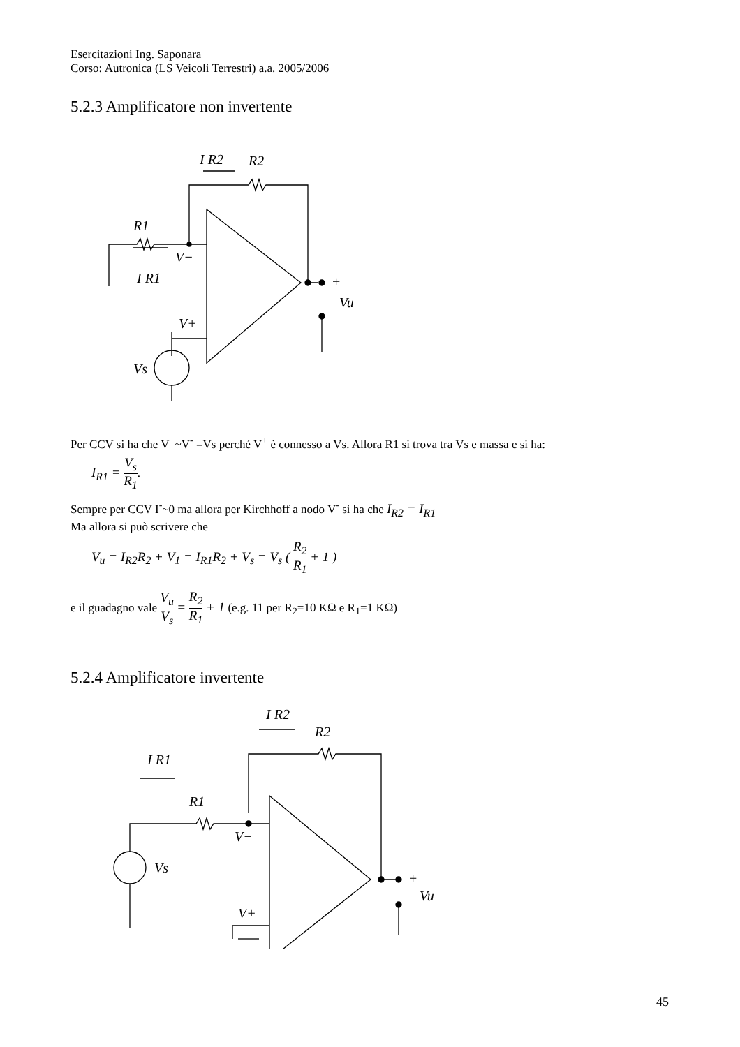Esercitazioni Ing. Saponara
Corso: Autronica (LS Veicoli Terrestri) a.a. 2005/2006
5.2.3 Amplificatore non invertente
I R2
R2
R1
V−
I R1
V+
Vs
+
Vu
Per CCV si ha che V<sup>+</sup>~V<sup>-</sup> =Vs perché V<sup>+</sup> è connesso a Vs. Allora R1 si trova tra Vs e massa e si ha:
I<sub>R1</sub> = V<sub>s</sub> R<sub>1</sub>.
Sempre per CCV I<sup>-</sup>~0 ma allora per Kirchhoff a nodo V<sup>-</sup> si ha che I<sub>R2</sub> = I<sub>R1</sub>
Ma allora si può scrivere che
V<sub>u</sub> = I<sub>R2</sub>R<sub>2</sub> + V<sub>1</sub> = I<sub>R1</sub>R<sub>2</sub> + V<sub>s</sub> = V<sub>s</sub> ( R<sub>2</sub> R<sub>1</sub> + 1 )
e il guadagno vale V<sub>u</sub> V<sub>s</sub> = R<sub>2</sub> R<sub>1</sub> + 1 (e.g. 11 per R<sub>2</sub>=10 KΩ e R<sub>1</sub>=1 KΩ)
5.2.4 Amplificatore invertente
I R2
R2
I R1
R1
V−
Vs
V+
+
Vu
45